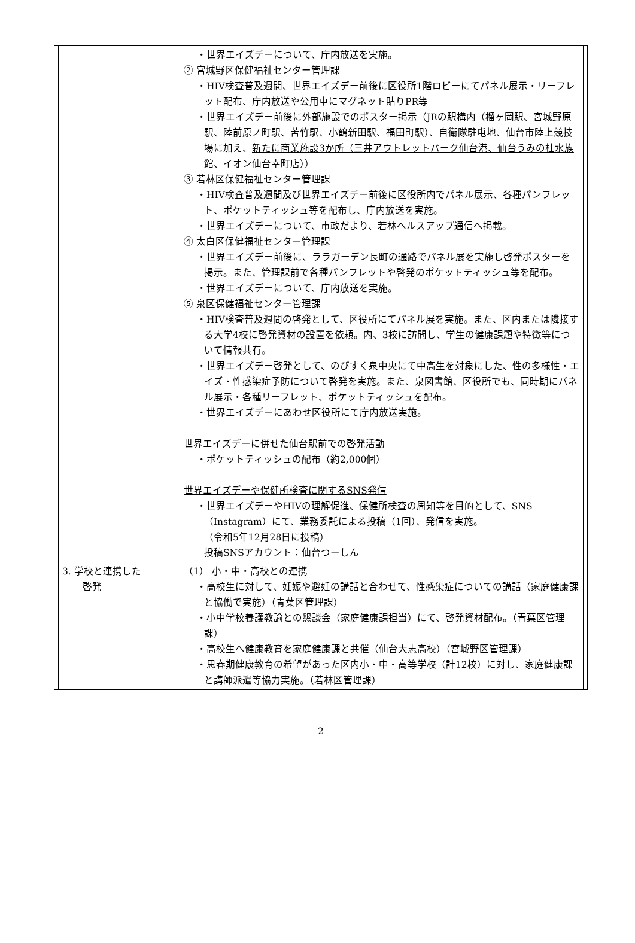| | | ・世界エイズデーについて、庁内放送を実施。 ② 宮城野区保健福祉センター管理課 ・HIV検査普及週間、世界エイズデー前後に区役所1階ロビーにてパネル展示・リーフレット配布、庁内放送や公用車にマグネット貼りPR等 ・世界エイズデー前後に外部施設でのポスター掲示（JRの駅構内（榴ヶ岡駅、宮城野原駅、陸前原ノ町駅、苦竹駅、小鶴新田駅、福田町駅）、自衛隊駐屯地、仙台市陸上競技場に加え、 新たに商業施設3か所（三井アウトレットパーク仙台港、仙台うみの杜水族館、イオン仙台幸町店）） ③ 若林区保健福祉センター管理課 ・HIV検査普及週間及び世界エイズデー前後に区役所内でパネル展示、各種パンフレット、ポケットティッシュ等を配布し、庁内放送を実施。 ・世界エイズデーについて、市政だより、若林ヘルスアップ通信へ掲載。 ④ 太白区保健福祉センター管理課 ・世界エイズデー前後に、ララガーデン長町の通路でパネル展を実施し啓発ポスターを掲示。また、管理課前で各種パンフレットや啓発のポケットティッシュ等を配布。 ・世界エイズデーについて、庁内放送を実施。 ⑤ 泉区保健福祉センター管理課 ・HIV検査普及週間の啓発として、区役所にてパネル展を実施。また、区内または隣接する大学4校に啓発資材の設置を依頼。内、3校に訪問し、学生の健康課題や特徴等について情報共有。 ・世界エイズデー啓発として、のびすく泉中央にて中高生を対象にした、性の多様性・エイズ・性感染症予防について啓発を実施。また、泉図書館、区役所でも、同時期にパネル展示・各種リーフレット、ポケットティッシュを配布。 ・世界エイズデーにあわせ区役所にて庁内放送実施。 世界エイズデーに併せた仙台駅前での啓発活動 ・ポケットティッシュの配布（約2,000個） 世界エイズデーや保健所検査に関するSNS発信 ・世界エイズデーやHIVの理解促進、保健所検査の周知等を目的として、SNS（Instagram）にて、業務委託による投稿（1回）、発信を実施。 （令和5年12月28日に投稿） 投稿SNSアカウント：仙台つーしん | |
| | 3. 学校と連携した 啓発 | （1） 小・中・高校との連携 ・高校生に対して、妊娠や避妊の講話と合わせて、性感染症についての講話（家庭健康課と協働で実施）（青葉区管理課） ・小中学校養護教諭との懇談会（家庭健康課担当）にて、啓発資材配布。（青葉区管理課） ・高校生へ健康教育を家庭健康課と共催（仙台大志高校）（宮城野区管理課） ・思春期健康教育の希望があった区内小・中・高等学校（計12校）に対し、家庭健康課と講師派遣等協力実施。（若林区管理課） | |
2